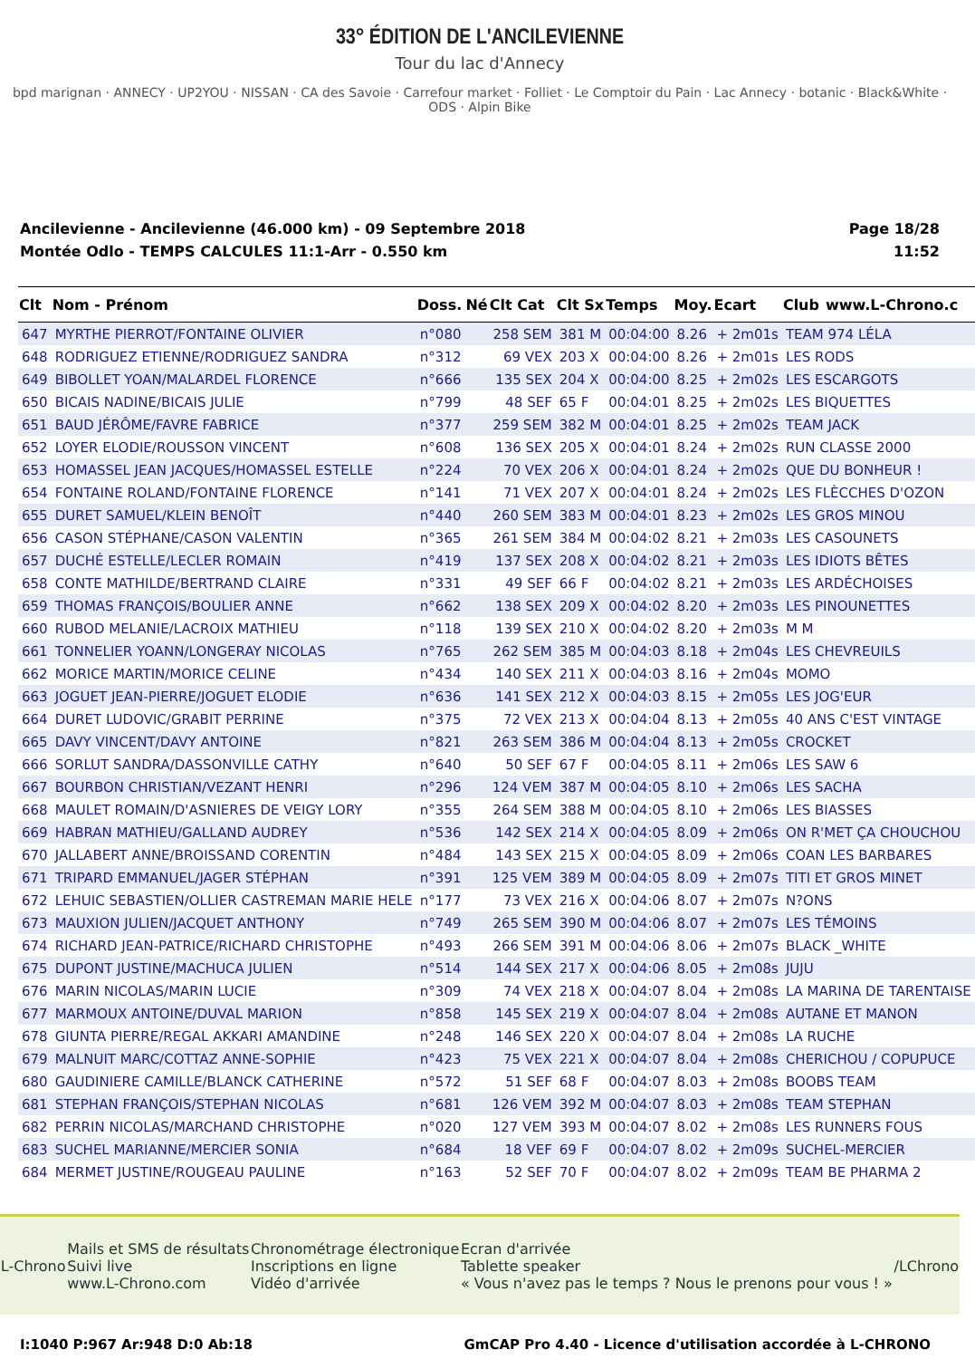33° ÉDITION DE L'ANCILEVIENNE
Tour du lac d'Annecy
bpd marignan · ANNECY · UP2YOU · NISSAN · CA des Savoie · Carrefour market · Folliet · Le Comptoir du Pain · Lac Annecy · botanic · Black&White · ODS · Alpin Bike
Ancilevienne - Ancilevienne (46.000 km) - 09 Septembre 2018
Montée Odlo - TEMPS CALCULES 11:1-Arr - 0.550 km
Page 18/28
11:52
| Clt | Nom - Prénom | Doss. | Né | Clt Cat | Clt Sx | Temps | Moy. | Ecart | Club | www.L-Chrono.c |
| --- | --- | --- | --- | --- | --- | --- | --- | --- | --- | --- |
| 647 | MYRTHE PIERROT/FONTAINE OLIVIER | n°080 | | 258 SEM | 381 M | 00:04:00 | 8.26 | + 2m01s | TEAM 974 LÉLA | |
| 648 | RODRIGUEZ ETIENNE/RODRIGUEZ SANDRA | n°312 | | 69 VEX | 203 X | 00:04:00 | 8.26 | + 2m01s | LES RODS | |
| 649 | BIBOLLET YOAN/MALARDEL FLORENCE | n°666 | | 135 SEX | 204 X | 00:04:00 | 8.25 | + 2m02s | LES ESCARGOTS | |
| 650 | BICAIS NADINE/BICAIS JULIE | n°799 | | 48 SEF | 65 F | 00:04:01 | 8.25 | + 2m02s | LES BIQUETTES | |
| 651 | BAUD JÉRÔME/FAVRE FABRICE | n°377 | | 259 SEM | 382 M | 00:04:01 | 8.25 | + 2m02s | TEAM JACK | |
| 652 | LOYER ELODIE/ROUSSON VINCENT | n°608 | | 136 SEX | 205 X | 00:04:01 | 8.24 | + 2m02s | RUN CLASSE 2000 | |
| 653 | HOMASSEL JEAN JACQUES/HOMASSEL ESTELLE | n°224 | | 70 VEX | 206 X | 00:04:01 | 8.24 | + 2m02s | QUE DU BONHEUR ! | |
| 654 | FONTAINE ROLAND/FONTAINE FLORENCE | n°141 | | 71 VEX | 207 X | 00:04:01 | 8.24 | + 2m02s | LES FLÈCCHES D'OZON | |
| 655 | DURET SAMUEL/KLEIN BENOÎT | n°440 | | 260 SEM | 383 M | 00:04:01 | 8.23 | + 2m02s | LES GROS MINOU | |
| 656 | CASON STÉPHANE/CASON VALENTIN | n°365 | | 261 SEM | 384 M | 00:04:02 | 8.21 | + 2m03s | LES CASOUNETS | |
| 657 | DUCHÉ ESTELLE/LECLER ROMAIN | n°419 | | 137 SEX | 208 X | 00:04:02 | 8.21 | + 2m03s | LES IDIOTS BÊTES | |
| 658 | CONTE MATHILDE/BERTRAND CLAIRE | n°331 | | 49 SEF | 66 F | 00:04:02 | 8.21 | + 2m03s | LES ARDÉCHOISES | |
| 659 | THOMAS FRANÇOIS/BOULIER ANNE | n°662 | | 138 SEX | 209 X | 00:04:02 | 8.20 | + 2m03s | LES PINOUNETTES | |
| 660 | RUBOD MELANIE/LACROIX MATHIEU | n°118 | | 139 SEX | 210 X | 00:04:02 | 8.20 | + 2m03s | M M | |
| 661 | TONNELIER YOANN/LONGERAY NICOLAS | n°765 | | 262 SEM | 385 M | 00:04:03 | 8.18 | + 2m04s | LES CHEVREUILS | |
| 662 | MORICE MARTIN/MORICE CELINE | n°434 | | 140 SEX | 211 X | 00:04:03 | 8.16 | + 2m04s | MOMO | |
| 663 | JOGUET JEAN-PIERRE/JOGUET ELODIE | n°636 | | 141 SEX | 212 X | 00:04:03 | 8.15 | + 2m05s | LES JOG'EUR | |
| 664 | DURET LUDOVIC/GRABIT PERRINE | n°375 | | 72 VEX | 213 X | 00:04:04 | 8.13 | + 2m05s | 40 ANS C'EST VINTAGE | |
| 665 | DAVY VINCENT/DAVY ANTOINE | n°821 | | 263 SEM | 386 M | 00:04:04 | 8.13 | + 2m05s | CROCKET | |
| 666 | SORLUT SANDRA/DASSONVILLE CATHY | n°640 | | 50 SEF | 67 F | 00:04:05 | 8.11 | + 2m06s | LES SAW 6 | |
| 667 | BOURBON CHRISTIAN/VEZANT HENRI | n°296 | | 124 VEM | 387 M | 00:04:05 | 8.10 | + 2m06s | LES SACHA | |
| 668 | MAULET ROMAIN/D'ASNIERES DE VEIGY LORY | n°355 | | 264 SEM | 388 M | 00:04:05 | 8.10 | + 2m06s | LES BIASSES | |
| 669 | HABRAN MATHIEU/GALLAND AUDREY | n°536 | | 142 SEX | 214 X | 00:04:05 | 8.09 | + 2m06s | ON R'MET ÇA CHOUCHOU | |
| 670 | JALLABERT ANNE/BROISSAND CORENTIN | n°484 | | 143 SEX | 215 X | 00:04:05 | 8.09 | + 2m06s | COAN LES BARBARES | |
| 671 | TRIPARD EMMANUEL/JAGER STÉPHAN | n°391 | | 125 VEM | 389 M | 00:04:05 | 8.09 | + 2m07s | TITI ET GROS MINET | |
| 672 | LEHUIC SEBASTIEN/OLLIER CASTREMAN MARIE HELE | n°177 | | 73 VEX | 216 X | 00:04:06 | 8.07 | + 2m07s | N?ONS | |
| 673 | MAUXION JULIEN/JACQUET ANTHONY | n°749 | | 265 SEM | 390 M | 00:04:06 | 8.07 | + 2m07s | LES TÉMOINS | |
| 674 | RICHARD JEAN-PATRICE/RICHARD CHRISTOPHE | n°493 | | 266 SEM | 391 M | 00:04:06 | 8.06 | + 2m07s | BLACK _WHITE | |
| 675 | DUPONT JUSTINE/MACHUCA JULIEN | n°514 | | 144 SEX | 217 X | 00:04:06 | 8.05 | + 2m08s | JUJU | |
| 676 | MARIN NICOLAS/MARIN LUCIE | n°309 | | 74 VEX | 218 X | 00:04:07 | 8.04 | + 2m08s | LA MARINA DE TARENTAISE | |
| 677 | MARMOUX ANTOINE/DUVAL MARION | n°858 | | 145 SEX | 219 X | 00:04:07 | 8.04 | + 2m08s | AUTANE ET MANON | |
| 678 | GIUNTA PIERRE/REGAL AKKARI AMANDINE | n°248 | | 146 SEX | 220 X | 00:04:07 | 8.04 | + 2m08s | LA RUCHE | |
| 679 | MALNUIT MARC/COTTAZ ANNE-SOPHIE | n°423 | | 75 VEX | 221 X | 00:04:07 | 8.04 | + 2m08s | CHERICHOU / COPUPUCE | |
| 680 | GAUDINIERE CAMILLE/BLANCK CATHERINE | n°572 | | 51 SEF | 68 F | 00:04:07 | 8.03 | + 2m08s | BOOBS TEAM | |
| 681 | STEPHAN FRANÇOIS/STEPHAN NICOLAS | n°681 | | 126 VEM | 392 M | 00:04:07 | 8.03 | + 2m08s | TEAM STEPHAN | |
| 682 | PERRIN NICOLAS/MARCHAND CHRISTOPHE | n°020 | | 127 VEM | 393 M | 00:04:07 | 8.02 | + 2m08s | LES RUNNERS FOUS | |
| 683 | SUCHEL MARIANNE/MERCIER SONIA | n°684 | | 18 VEF | 69 F | 00:04:07 | 8.02 | + 2m09s | SUCHEL-MERCIER | |
| 684 | MERMET JUSTINE/ROUGEAU PAULINE | n°163 | | 52 SEF | 70 F | 00:04:07 | 8.02 | + 2m09s | TEAM BE PHARMA 2 | |
L-Chrono
Mails et SMS de résultats
Suivi live
www.L-Chrono.com
Chronométrage électronique
Inscriptions en ligne
Vidéo d'arrivée
Ecran d'arrivée
Tablette speaker
« Vous n'avez pas le temps ? Nous le prenons pour vous ! »
/LChrono
I:1040 P:967 Ar:948 D:0 Ab:18 GmCAP Pro 4.40 - Licence d'utilisation accordée à L-CHRONO